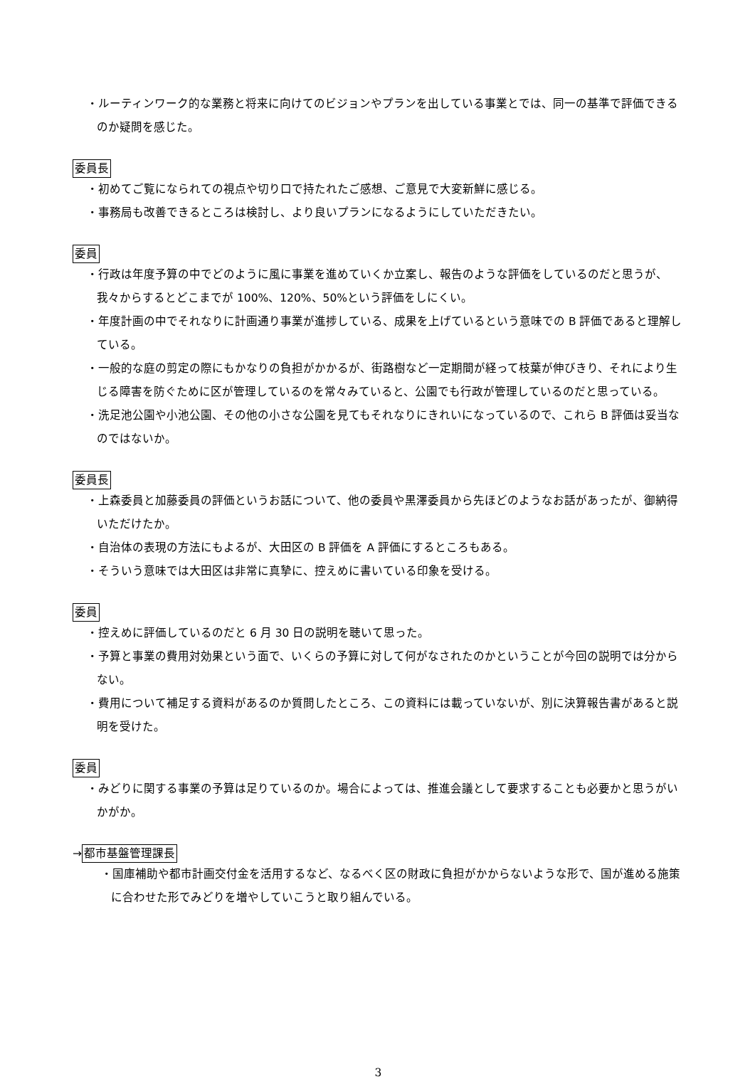・ルーティンワーク的な業務と将来に向けてのビジョンやプランを出している事業とでは、同一の基準で評価できるのか疑問を感じた。
委員長
・初めてご覧になられての視点や切り口で持たれたご感想、ご意見で大変新鮮に感じる。
・事務局も改善できるところは検討し、より良いプランになるようにしていただきたい。
委員
・行政は年度予算の中でどのように風に事業を進めていくか立案し、報告のような評価をしているのだと思うが、我々からするとどこまでが 100%、120%、50%という評価をしにくい。
・年度計画の中でそれなりに計画通り事業が進捗している、成果を上げているという意味での B 評価であると理解している。
・一般的な庭の剪定の際にもかなりの負担がかかるが、街路樹など一定期間が経って枝葉が伸びきり、それにより生じる障害を防ぐために区が管理しているのを常々みていると、公園でも行政が管理しているのだと思っている。
・洗足池公園や小池公園、その他の小さな公園を見てもそれなりにきれいになっているので、これら B 評価は妥当なのではないか。
委員長
・上森委員と加藤委員の評価というお話について、他の委員や黒澤委員から先ほどのようなお話があったが、御納得いただけたか。
・自治体の表現の方法にもよるが、大田区の B 評価を A 評価にするところもある。
・そういう意味では大田区は非常に真摯に、控えめに書いている印象を受ける。
委員
・控えめに評価しているのだと 6 月 30 日の説明を聴いて思った。
・予算と事業の費用対効果という面で、いくらの予算に対して何がなされたのかということが今回の説明では分からない。
・費用について補足する資料があるのか質問したところ、この資料には載っていないが、別に決算報告書があると説明を受けた。
委員
・みどりに関する事業の予算は足りているのか。場合によっては、推進会議として要求することも必要かと思うがいかがか。
→都市基盤管理課長
・国庫補助や都市計画交付金を活用するなど、なるべく区の財政に負担がかからないような形で、国が進める施策に合わせた形でみどりを増やしていこうと取り組んでいる。
3